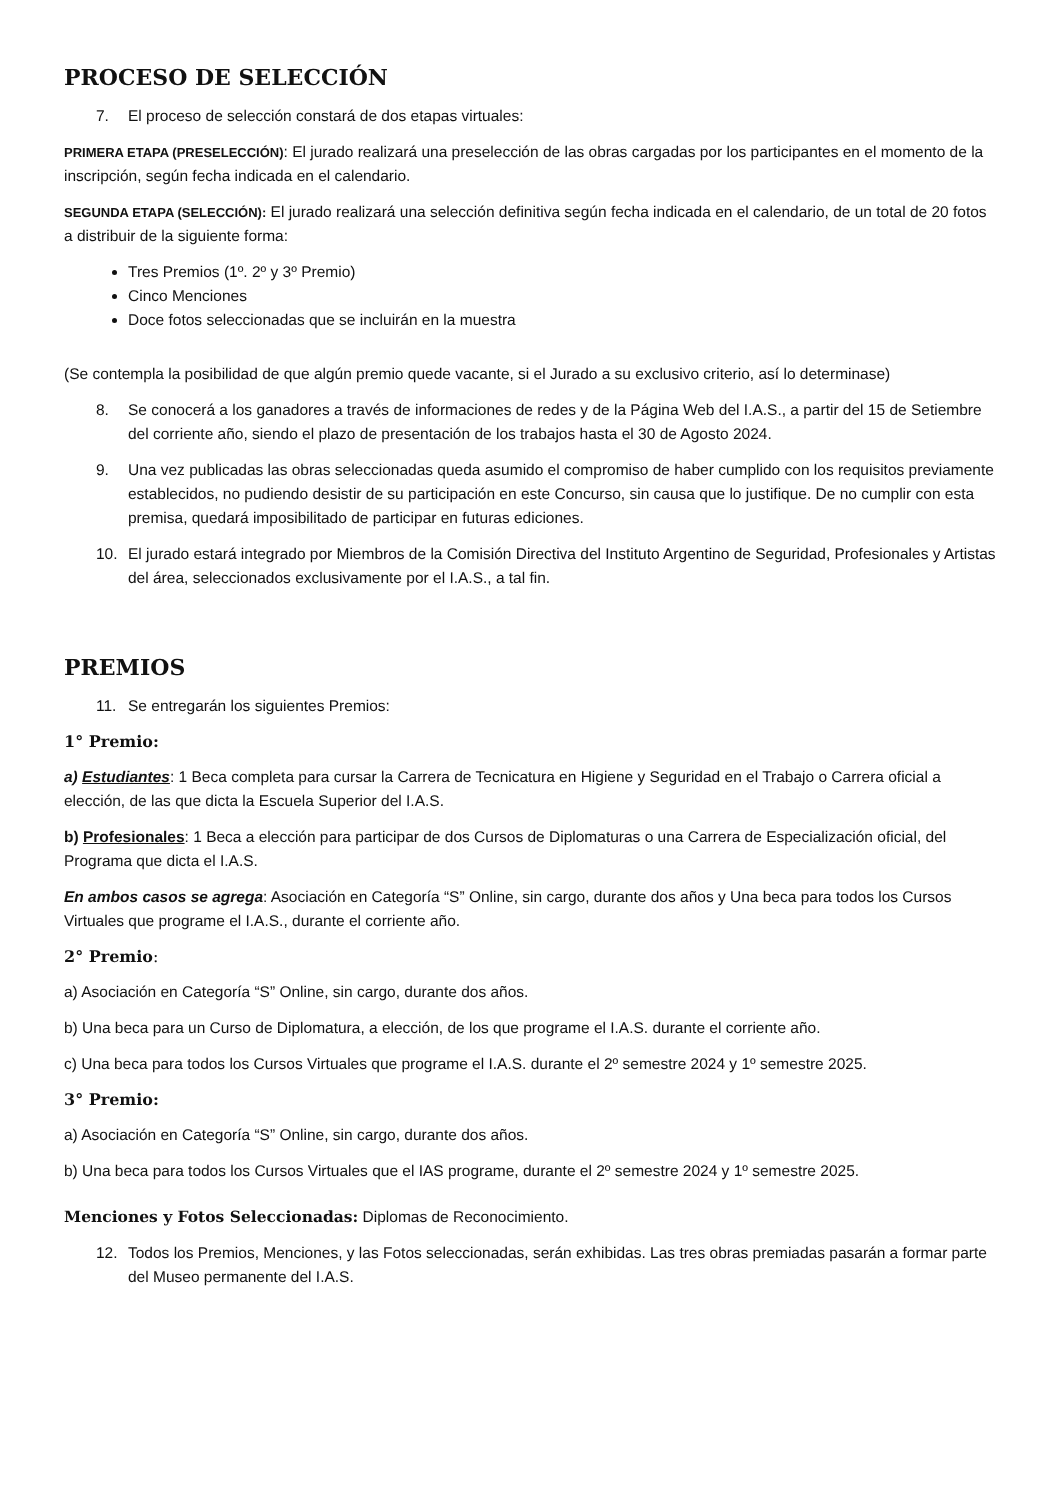PROCESO DE SELECCIÓN
7. El proceso de selección constará de dos etapas virtuales:
PRIMERA ETAPA (PRESELECCIÓN): El jurado realizará una preselección de las obras cargadas por los participantes en el momento de la inscripción, según fecha indicada en el calendario.
SEGUNDA ETAPA (SELECCIÓN): El jurado realizará una selección definitiva según fecha indicada en el calendario, de un total de 20 fotos a distribuir de la siguiente forma:
Tres Premios (1º. 2º y 3º Premio)
Cinco Menciones
Doce fotos seleccionadas que se incluirán en la muestra
(Se contempla la posibilidad de que algún premio quede vacante, si el Jurado a su exclusivo criterio, así lo determinase)
8. Se conocerá a los ganadores a través de informaciones de redes y de la Página Web del I.A.S., a partir del 15 de Setiembre del corriente año, siendo el plazo de presentación de los trabajos hasta el 30 de Agosto 2024.
9. Una vez publicadas las obras seleccionadas queda asumido el compromiso de haber cumplido con los requisitos previamente establecidos, no pudiendo desistir de su participación en este Concurso, sin causa que lo justifique. De no cumplir con esta premisa, quedará imposibilitado de participar en futuras ediciones.
10. El jurado estará integrado por Miembros de la Comisión Directiva del Instituto Argentino de Seguridad, Profesionales y Artistas del área, seleccionados exclusivamente por el I.A.S., a tal fin.
PREMIOS
11. Se entregarán los siguientes Premios:
1° Premio:
a) Estudiantes: 1 Beca completa para cursar la Carrera de Tecnicatura en Higiene y Seguridad en el Trabajo o Carrera oficial a elección, de las que dicta la Escuela Superior del I.A.S.
b) Profesionales: 1 Beca a elección para participar de dos Cursos de Diplomaturas o una Carrera de Especialización oficial, del Programa que dicta el I.A.S.
En ambos casos se agrega: Asociación en Categoría “S” Online, sin cargo, durante dos años y Una beca para todos los Cursos Virtuales que programe el I.A.S., durante el corriente año.
2° Premio:
a) Asociación en Categoría “S” Online, sin cargo, durante dos años.
b) Una beca para un Curso de Diplomatura, a elección, de los que programe el I.A.S. durante el corriente año.
c) Una beca para todos los Cursos Virtuales que programe el I.A.S. durante el 2º semestre 2024 y 1º semestre 2025.
3° Premio:
a) Asociación en Categoría “S” Online, sin cargo, durante dos años.
b) Una beca para todos los Cursos Virtuales que el IAS programe, durante el 2º semestre 2024 y 1º semestre 2025.
Menciones y Fotos Seleccionadas: Diplomas de Reconocimiento.
12. Todos los Premios, Menciones, y las Fotos seleccionadas, serán exhibidas. Las tres obras premiadas pasarán a formar parte del Museo permanente del I.A.S.